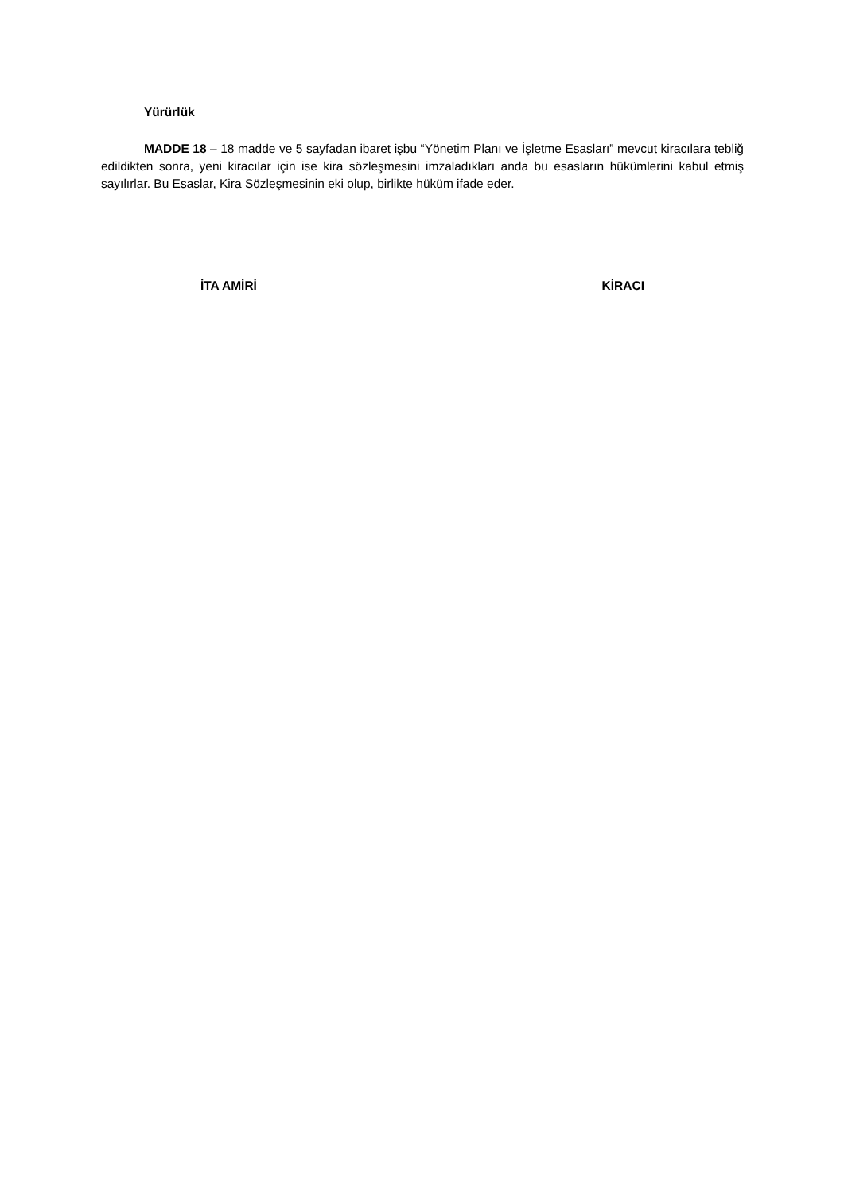Yürürlük
MADDE 18 – 18 madde ve 5 sayfadan ibaret işbu “Yönetim Planı ve İşletme Esasları” mevcut kiracılara tebliğ edildikten sonra, yeni kiracılar için ise kira sözleşmesini imzaladıkları anda bu esasların hükümlerini kabul etmiş sayılırlar. Bu Esaslar, Kira Sözleşmesinin eki olup, birlikte hüküm ifade eder.
İTA AMİRİ KİRACI